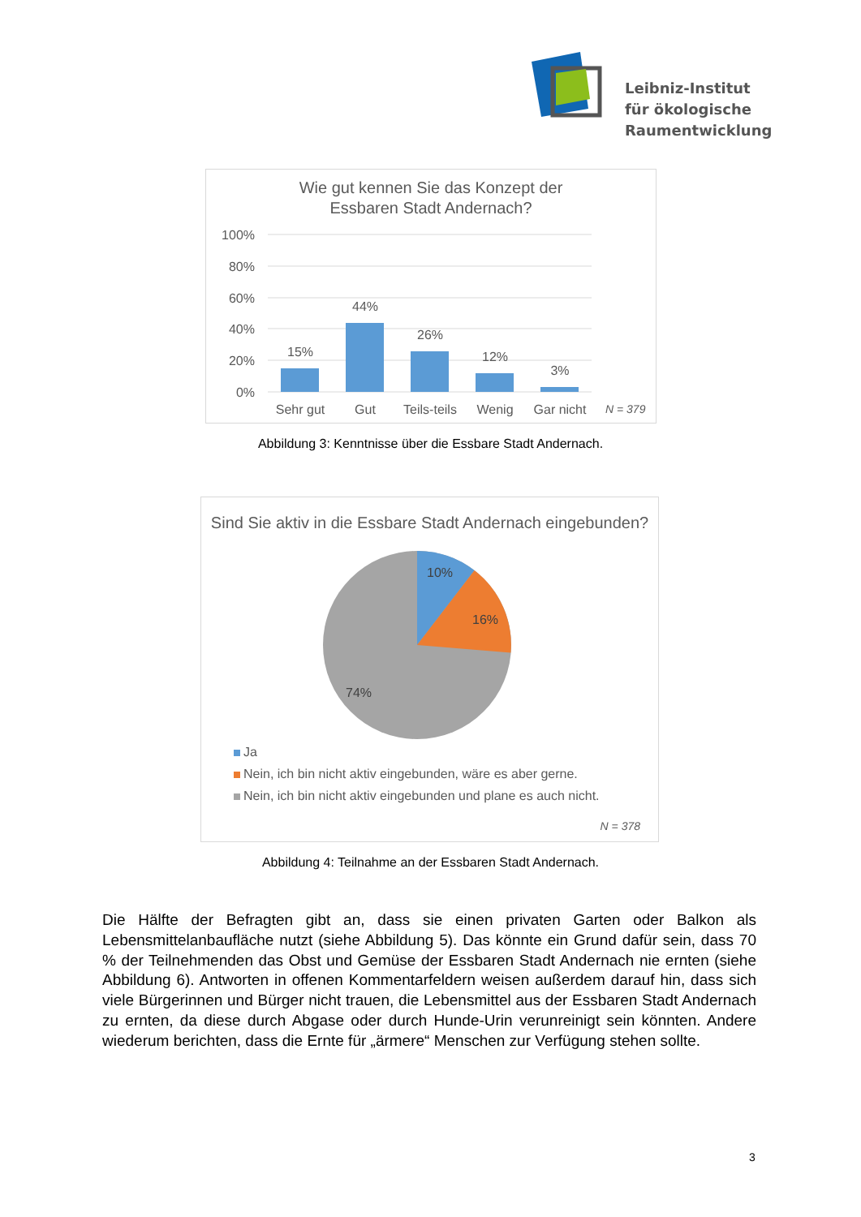Leibniz-Institut
für ökologische
Raumentwicklung
Wie gut kennen Sie das Konzept der
Essbaren Stadt Andernach?
100%
80%
60%
40%
20%
0%
15%
44%
26%
12%
3%
Sehr gut
Gut
Teils-teils
Wenig
Gar nicht
N = 379
Abbildung 3: Kenntnisse über die Essbare Stadt Andernach.
Sind Sie aktiv in die Essbare Stadt Andernach eingebunden?
10%
16%
74%
Ja
Nein, ich bin nicht aktiv eingebunden, wäre es aber gerne.
Nein, ich bin nicht aktiv eingebunden und plane es auch nicht.
N = 378
Abbildung 4: Teilnahme an der Essbaren Stadt Andernach.
Die Hälfte der Befragten gibt an, dass sie einen privaten Garten oder Balkon als Lebensmittelanbaufläche nutzt (siehe Abbildung 5). Das könnte ein Grund dafür sein, dass 70 % der Teilnehmenden das Obst und Gemüse der Essbaren Stadt Andernach nie ernten (siehe Abbildung 6). Antworten in offenen Kommentarfeldern weisen außerdem darauf hin, dass sich viele Bürgerinnen und Bürger nicht trauen, die Lebensmittel aus der Essbaren Stadt Andernach zu ernten, da diese durch Abgase oder durch Hunde-Urin verunreinigt sein könnten. Andere wiederum berichten, dass die Ernte für „ärmere“ Menschen zur Verfügung stehen sollte.
3